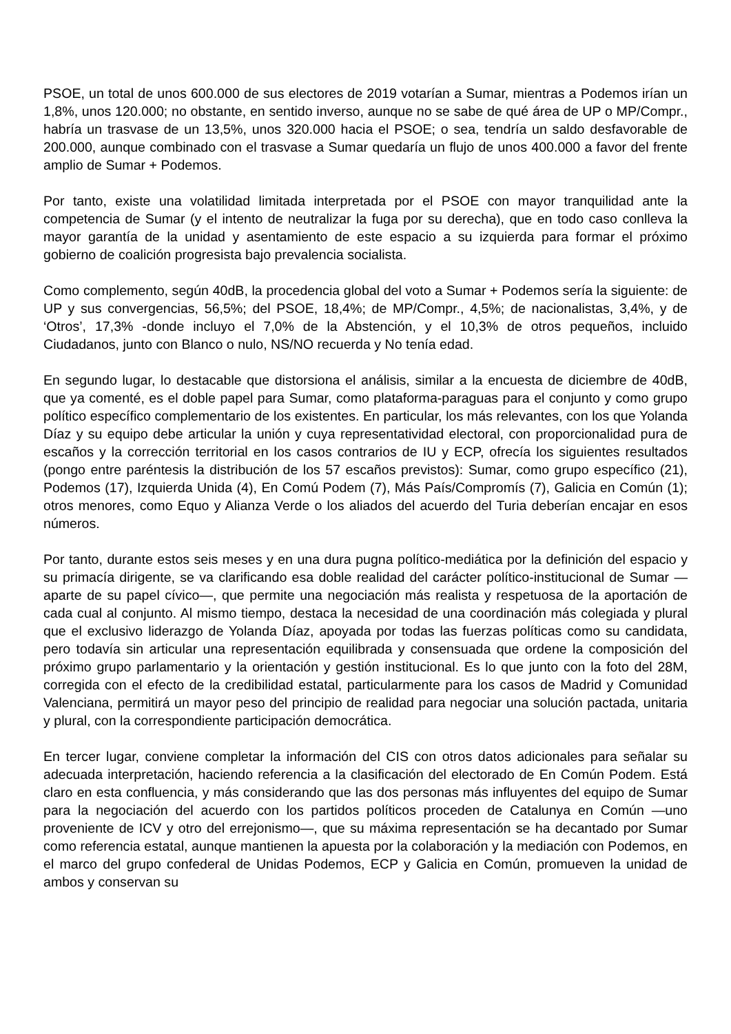PSOE, un total de unos 600.000 de sus electores de 2019 votarían a Sumar, mientras a Podemos irían un 1,8%, unos 120.000; no obstante, en sentido inverso, aunque no se sabe de qué área de UP o MP/Compr., habría un trasvase de un 13,5%, unos 320.000 hacia el PSOE; o sea, tendría un saldo desfavorable de 200.000, aunque combinado con el trasvase a Sumar quedaría un flujo de unos 400.000 a favor del frente amplio de Sumar + Podemos.
Por tanto, existe una volatilidad limitada interpretada por el PSOE con mayor tranquilidad ante la competencia de Sumar (y el intento de neutralizar la fuga por su derecha), que en todo caso conlleva la mayor garantía de la unidad y asentamiento de este espacio a su izquierda para formar el próximo gobierno de coalición progresista bajo prevalencia socialista.
Como complemento, según 40dB, la procedencia global del voto a Sumar + Podemos sería la siguiente: de UP y sus convergencias, 56,5%; del PSOE, 18,4%; de MP/Compr., 4,5%; de nacionalistas, 3,4%, y de ‘Otros’, 17,3% -donde incluyo el 7,0% de la Abstención, y el 10,3% de otros pequeños, incluido Ciudadanos, junto con Blanco o nulo, NS/NO recuerda y No tenía edad.
En segundo lugar, lo destacable que distorsiona el análisis, similar a la encuesta de diciembre de 40dB, que ya comenté, es el doble papel para Sumar, como plataforma-paraguas para el conjunto y como grupo político específico complementario de los existentes. En particular, los más relevantes, con los que Yolanda Díaz y su equipo debe articular la unión y cuya representatividad electoral, con proporcionalidad pura de escaños y la corrección territorial en los casos contrarios de IU y ECP, ofrecía los siguientes resultados (pongo entre paréntesis la distribución de los 57 escaños previstos): Sumar, como grupo específico (21), Podemos (17), Izquierda Unida (4), En Comú Podem (7), Más País/Compromís (7), Galicia en Común (1); otros menores, como Equo y Alianza Verde o los aliados del acuerdo del Turia deberían encajar en esos números.
Por tanto, durante estos seis meses y en una dura pugna político-mediática por la definición del espacio y su primacía dirigente, se va clarificando esa doble realidad del carácter político-institucional de Sumar —aparte de su papel cívico—, que permite una negociación más realista y respetuosa de la aportación de cada cual al conjunto. Al mismo tiempo, destaca la necesidad de una coordinación más colegiada y plural que el exclusivo liderazgo de Yolanda Díaz, apoyada por todas las fuerzas políticas como su candidata, pero todavía sin articular una representación equilibrada y consensuada que ordene la composición del próximo grupo parlamentario y la orientación y gestión institucional. Es lo que junto con la foto del 28M, corregida con el efecto de la credibilidad estatal, particularmente para los casos de Madrid y Comunidad Valenciana, permitirá un mayor peso del principio de realidad para negociar una solución pactada, unitaria y plural, con la correspondiente participación democrática.
En tercer lugar, conviene completar la información del CIS con otros datos adicionales para señalar su adecuada interpretación, haciendo referencia a la clasificación del electorado de En Común Podem. Está claro en esta confluencia, y más considerando que las dos personas más influyentes del equipo de Sumar para la negociación del acuerdo con los partidos políticos proceden de Catalunya en Común —uno proveniente de ICV y otro del errejonismo—, que su máxima representación se ha decantado por Sumar como referencia estatal, aunque mantienen la apuesta por la colaboración y la mediación con Podemos, en el marco del grupo confederal de Unidas Podemos, ECP y Galicia en Común, promueven la unidad de ambos y conservan su